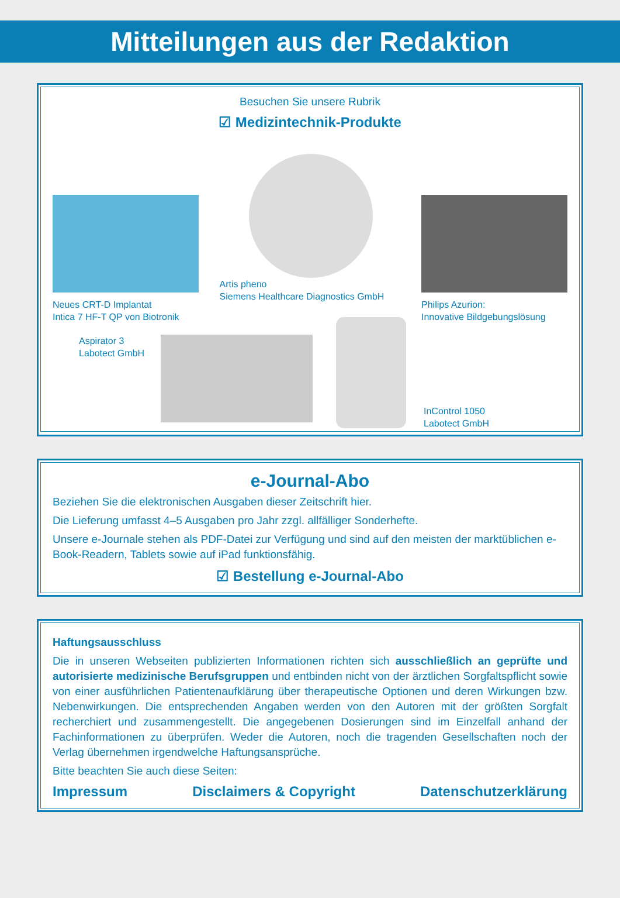Mitteilungen aus der Redaktion
Besuchen Sie unsere Rubrik
☑ Medizintechnik-Produkte
Neues CRT-D Implantat
Intica 7 HF-T QP von Biotronik
Artis pheno
Siemens Healthcare Diagnostics GmbH
Philips Azurion:
Innovative Bildgebungslösung
Aspirator 3
Labotect GmbH
InControl 1050
Labotect GmbH
e-Journal-Abo
Beziehen Sie die elektronischen Ausgaben dieser Zeitschrift hier.
Die Lieferung umfasst 4–5 Ausgaben pro Jahr zzgl. allfälliger Sonderhefte.
Unsere e-Journale stehen als PDF-Datei zur Verfügung und sind auf den meisten der markt­üblichen e-Book-Readern, Tablets sowie auf iPad funktionsfähig.
☑ Bestellung e-Journal-Abo
Haftungsausschluss
Die in unseren Webseiten publizierten Informationen richten sich ausschließlich an geprüfte und autorisierte medizinische Berufsgruppen und entbinden nicht von der ärztlichen Sorgfaltspflicht sowie von einer ausführlichen Patientenaufklärung über therapeutische Optionen und deren Wirkungen bzw. Nebenwirkungen. Die entsprechenden Angaben werden von den Autoren mit der größten Sorgfalt recherchiert und zusammengestellt. Die angegebenen Dosierungen sind im Einzelfall anhand der Fachinformationen zu überprüfen. Weder die Autoren, noch die tragenden Gesellschaften noch der Verlag übernehmen irgendwelche Haftungsansprüche.
Bitte beachten Sie auch diese Seiten:
Impressum Disclaimers & Copyright Datenschutzerklärung